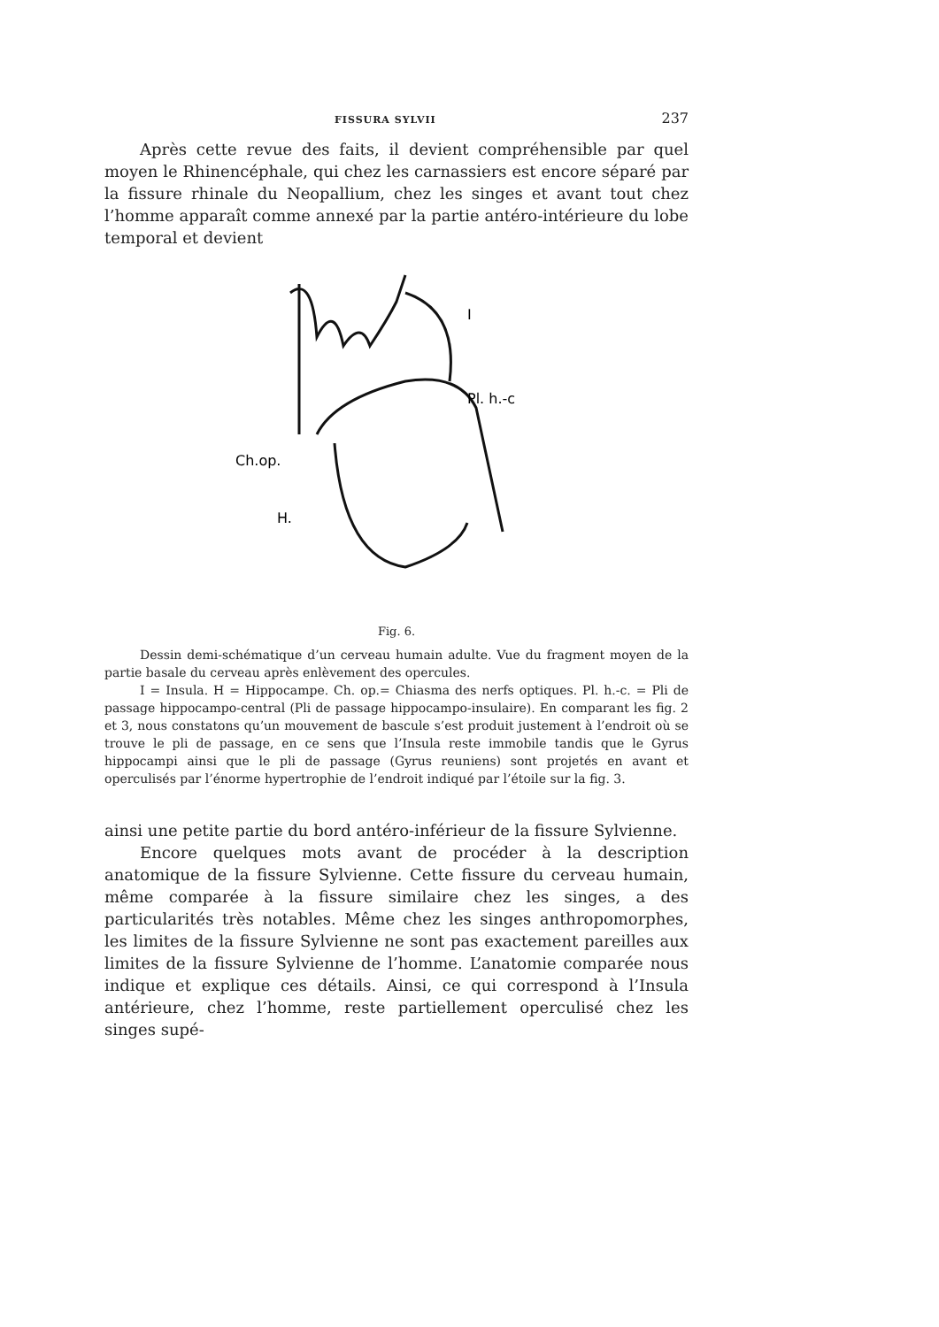FISSURA SYLVII 237
Après cette revue des faits, il devient compréhensible par quel moyen le Rhinencéphale, qui chez les carnassiers est encore séparé par la fissure rhinale du Neopallium, chez les singes et avant tout chez l’homme apparaît comme annexé par la partie antéro-intérieure du lobe temporal et devient
I
Pl. h.-c
Ch.op.
H.
Fig. 6.
Dessin demi-schématique d’un cerveau humain adulte. Vue du fragment moyen de la partie basale du cerveau après enlèvement des opercules.
I = Insula. H = Hippocampe. Ch. op.= Chiasma des nerfs optiques. Pl. h.-c. = Pli de passage hippocampo-central (Pli de passage hippocampo-insulaire). En comparant les fig. 2 et 3, nous constatons qu’un mouvement de bascule s’est produit justement à l’endroit où se trouve le pli de passage, en ce sens que l’Insula reste immobile tandis que le Gyrus hippocampi ainsi que le pli de passage (Gyrus reuniens) sont projetés en avant et operculisés par l’énorme hypertrophie de l’endroit indiqué par l’étoile sur la fig. 3.
ainsi une petite partie du bord antéro-inférieur de la fissure Sylvienne.
Encore quelques mots avant de procéder à la description anatomique de la fissure Sylvienne. Cette fissure du cerveau humain, même comparée à la fissure similaire chez les singes, a des particularités très notables. Même chez les singes anthropomorphes, les limites de la fissure Sylvienne ne sont pas exactement pareilles aux limites de la fissure Sylvienne de l’homme. L’anatomie comparée nous indique et explique ces détails. Ainsi, ce qui correspond à l’Insula antérieure, chez l’homme, reste partiellement operculisé chez les singes supé-